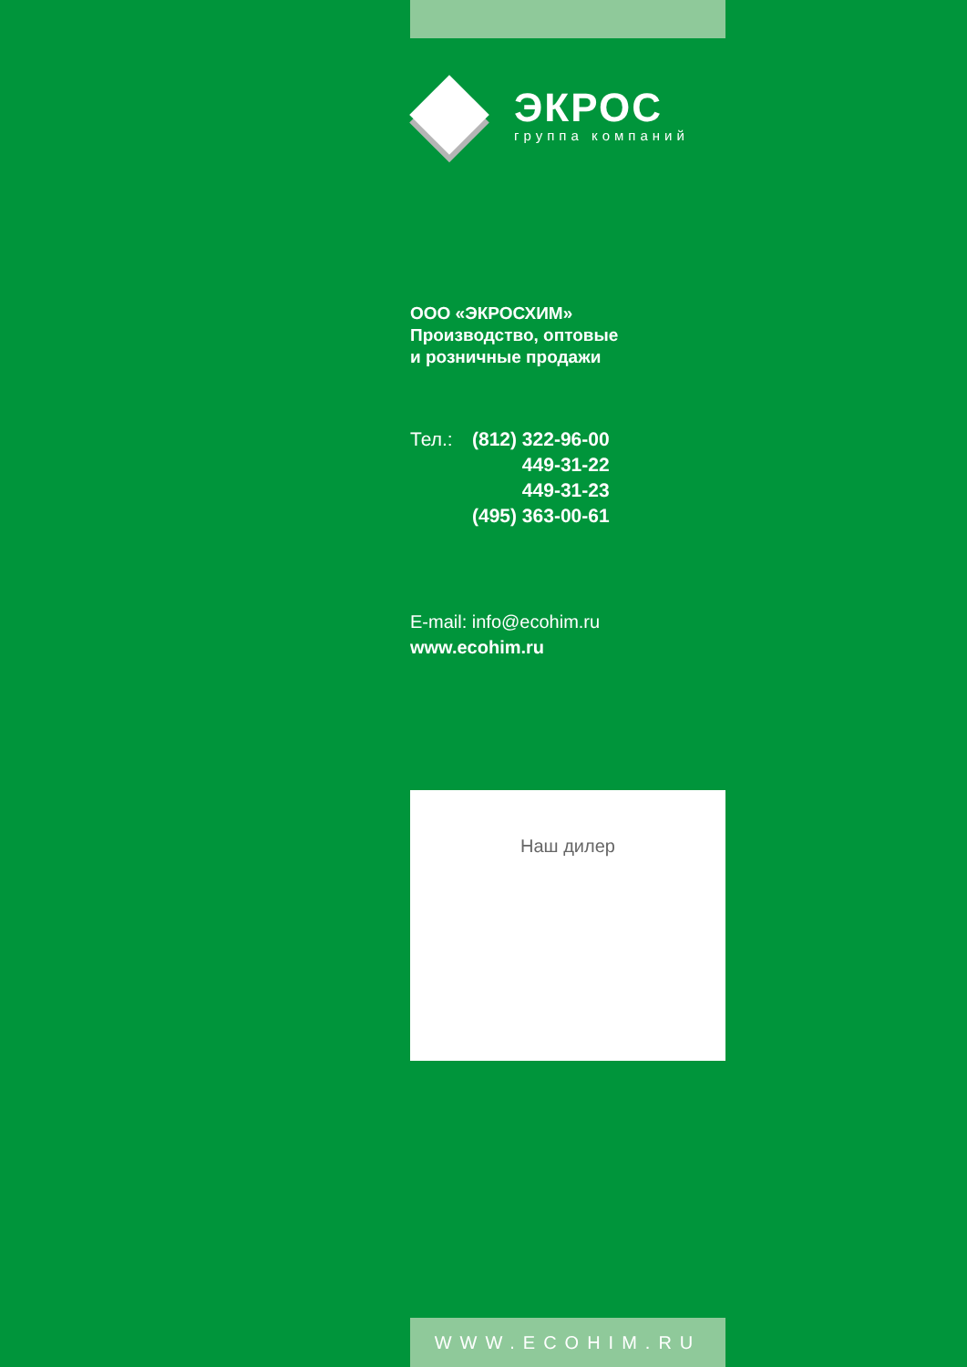ЭКРОС
группа компаний
ООО «ЭКРОСХИМ»
Производство, оптовые
и розничные продажи
| Тел.: | (812) 322-96-00 |
| | 449-31-22 |
| | 449-31-23 |
| | (495) 363-00-61 |
E-mail: info@ecohim.ru
www.ecohim.ru
Наш дилер
WWW.ECOHIM.RU